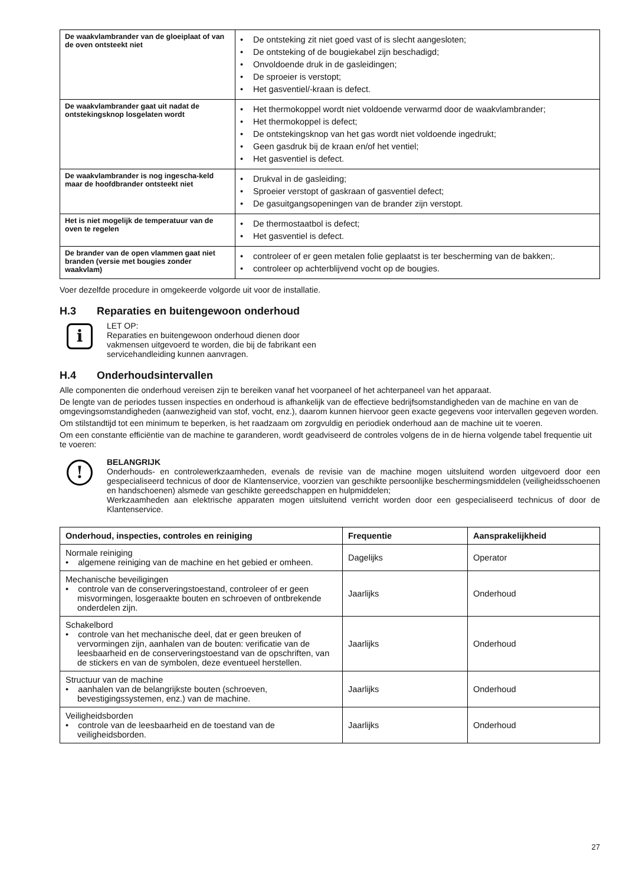| De waakvlambrander van de gloeiplaat of van de oven ontsteekt niet | • De ontsteking zit niet goed vast of is slecht aangesloten; • De ontsteking of de bougiekabel zijn beschadigd; • Onvoldoende druk in de gasleidingen; • De sproeier is verstopt; • Het gasventiel/-kraan is defect. |
| De waakvlambrander gaat uit nadat de ontstekingsknop losgelaten wordt | • Het thermokoppel wordt niet voldoende verwarmd door de waakvlambrander; • Het thermokoppel is defect; • De ontstekingsknop van het gas wordt niet voldoende ingedrukt; • Geen gasdruk bij de kraan en/of het ventiel; • Het gasventiel is defect. |
| De waakvlambrander is nog ingescha-keld maar de hoofdbrander ontsteekt niet | • Drukval in de gasleiding; • Sproeier verstopt of gaskraan of gasventiel defect; • De gasuitgangsopeningen van de brander zijn verstopt. |
| Het is niet mogelijk de temperatuur van de oven te regelen | • De thermostaatbol is defect; • Het gasventiel is defect. |
| De brander van de open vlammen gaat niet branden (versie met bougies zonder waakvlam) | • controleer of er geen metalen folie geplaatst is ter bescherming van de bakken;. • controleer op achterblijvend vocht op de bougies. |
Voer dezelfde procedure in omgekeerde volgorde uit voor de installatie.
H.3 Reparaties en buitengewoon onderhoud
i
LET OP:
Reparaties en buitengewoon onderhoud dienen door vakmensen uitgevoerd te worden, die bij de fabrikant een servicehandleiding kunnen aanvragen.
H.4 Onderhoudsintervallen
Alle componenten die onderhoud vereisen zijn te bereiken vanaf het voorpaneel of het achterpaneel van het apparaat.
De lengte van de periodes tussen inspecties en onderhoud is afhankelijk van de effectieve bedrijfsomstandigheden van de machine en van de omgevingsomstandigheden (aanwezigheid van stof, vocht, enz.), daarom kunnen hiervoor geen exacte gegevens voor intervallen gegeven worden.
Om stilstandtijd tot een minimum te beperken, is het raadzaam om zorgvuldig en periodiek onderhoud aan de machine uit te voeren.
Om een constante efficiëntie van de machine te garanderen, wordt geadviseerd de controles volgens de in de hierna volgende tabel frequentie uit te voeren:
!
BELANGRIJK
Onderhouds- en controlewerkzaamheden, evenals de revisie van de machine mogen uitsluitend worden uitgevoerd door een gespecialiseerd technicus of door de Klantenservice, voorzien van geschikte persoonlijke beschermingsmiddelen (veiligheidsschoenen en handschoenen) alsmede van geschikte gereedschappen en hulpmiddelen;
Werkzaamheden aan elektrische apparaten mogen uitsluitend verricht worden door een gespecialiseerd technicus of door de Klantenservice.
| Onderhoud, inspecties, controles en reiniging | Frequentie | Aansprakelijkheid |
| --- | --- | --- |
| Normale reiniging • algemene reiniging van de machine en het gebied er omheen. | Dagelijks | Operator |
| Mechanische beveiligingen • controle van de conserveringstoestand, controleer of er geen misvormingen, losgeraakte bouten en schroeven of ontbrekende onderdelen zijn. | Jaarlijks | Onderhoud |
| Schakelbord • controle van het mechanische deel, dat er geen breuken of vervormingen zijn, aanhalen van de bouten: verificatie van de leesbaarheid en de conserveringstoestand van de opschriften, van de stickers en van de symbolen, deze eventueel herstellen. | Jaarlijks | Onderhoud |
| Structuur van de machine • aanhalen van de belangrijkste bouten (schroeven, bevestigingssystemen, enz.) van de machine. | Jaarlijks | Onderhoud |
| Veiligheidsborden • controle van de leesbaarheid en de toestand van de veiligheidsborden. | Jaarlijks | Onderhoud |
27